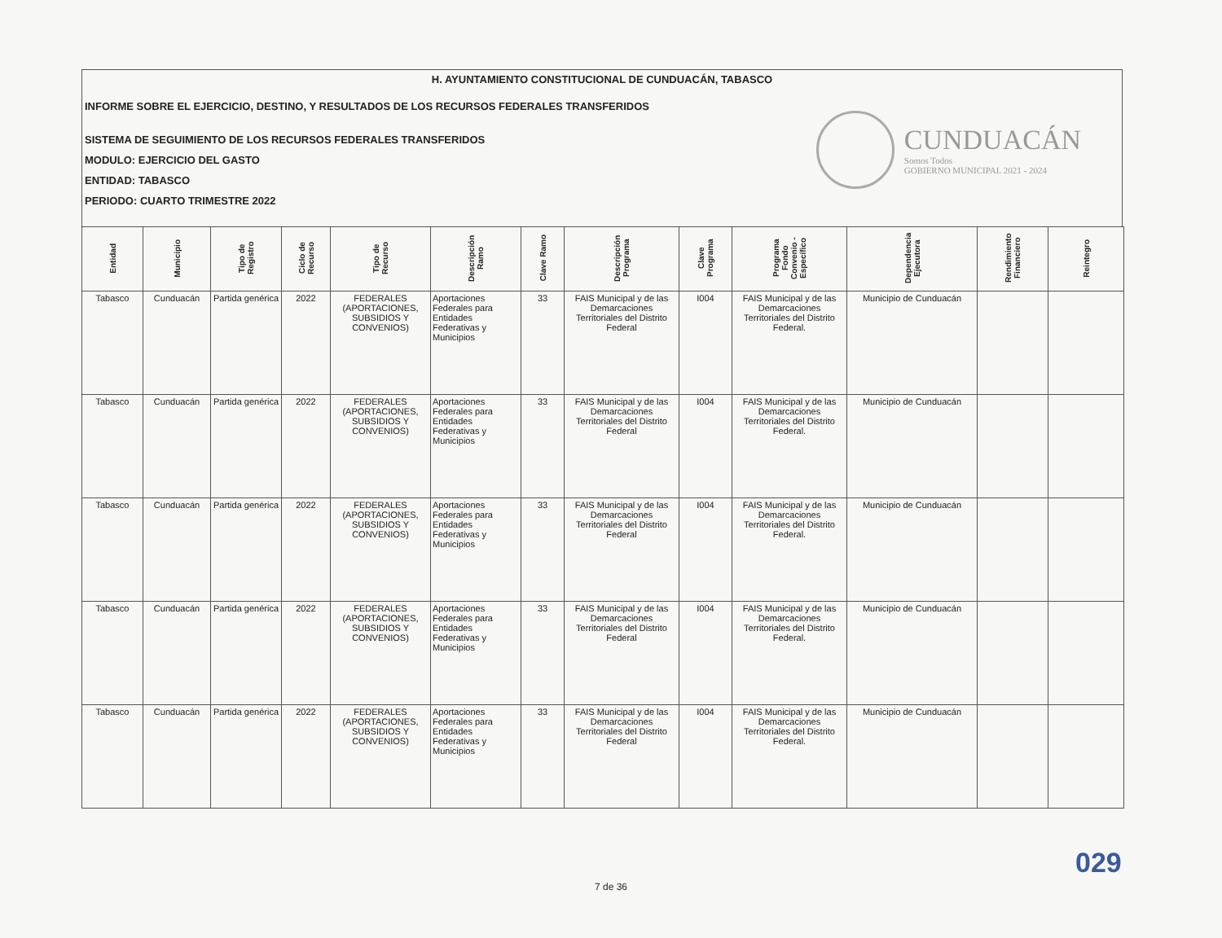H. AYUNTAMIENTO CONSTITUCIONAL DE CUNDUACÁN, TABASCO
INFORME SOBRE EL EJERCICIO, DESTINO, Y RESULTADOS DE LOS RECURSOS FEDERALES TRANSFERIDOS
SISTEMA DE SEGUIMIENTO DE LOS RECURSOS FEDERALES TRANSFERIDOS
MODULO: EJERCICIO DEL GASTO
ENTIDAD: TABASCO
PERIODO: CUARTO TRIMESTRE 2022
CUNDUACÁN
Somos Todos
GOBIERNO MUNICIPAL 2021 - 2024
| Entidad | Municipio | Tipo de Registro | Ciclo de Recurso | Tipo de Recurso | Descripción Ramo | Clave Ramo | Descripción Programa | Clave Programa | Programa Fondo Convenio - Específico | Dependencia Ejecutora | Rendimiento Financiero | Reintegro |
| --- | --- | --- | --- | --- | --- | --- | --- | --- | --- | --- | --- | --- |
| Tabasco | Cunduacán | Partida genérica | 2022 | FEDERALES (APORTACIONES, SUBSIDIOS Y CONVENIOS) | Aportaciones Federales para Entidades Federativas y Municipios | 33 | FAIS Municipal y de las Demarcaciones Territoriales del Distrito Federal | I004 | FAIS Municipal y de las Demarcaciones Territoriales del Distrito Federal. | Municipio de Cunduacán | | |
| Tabasco | Cunduacán | Partida genérica | 2022 | FEDERALES (APORTACIONES, SUBSIDIOS Y CONVENIOS) | Aportaciones Federales para Entidades Federativas y Municipios | 33 | FAIS Municipal y de las Demarcaciones Territoriales del Distrito Federal | I004 | FAIS Municipal y de las Demarcaciones Territoriales del Distrito Federal. | Municipio de Cunduacán | | |
| Tabasco | Cunduacán | Partida genérica | 2022 | FEDERALES (APORTACIONES, SUBSIDIOS Y CONVENIOS) | Aportaciones Federales para Entidades Federativas y Municipios | 33 | FAIS Municipal y de las Demarcaciones Territoriales del Distrito Federal | I004 | FAIS Municipal y de las Demarcaciones Territoriales del Distrito Federal. | Municipio de Cunduacán | | |
| Tabasco | Cunduacán | Partida genérica | 2022 | FEDERALES (APORTACIONES, SUBSIDIOS Y CONVENIOS) | Aportaciones Federales para Entidades Federativas y Municipios | 33 | FAIS Municipal y de las Demarcaciones Territoriales del Distrito Federal | I004 | FAIS Municipal y de las Demarcaciones Territoriales del Distrito Federal. | Municipio de Cunduacán | | |
| Tabasco | Cunduacán | Partida genérica | 2022 | FEDERALES (APORTACIONES, SUBSIDIOS Y CONVENIOS) | Aportaciones Federales para Entidades Federativas y Municipios | 33 | FAIS Municipal y de las Demarcaciones Territoriales del Distrito Federal | I004 | FAIS Municipal y de las Demarcaciones Territoriales del Distrito Federal. | Municipio de Cunduacán | | |
029
7 de 36